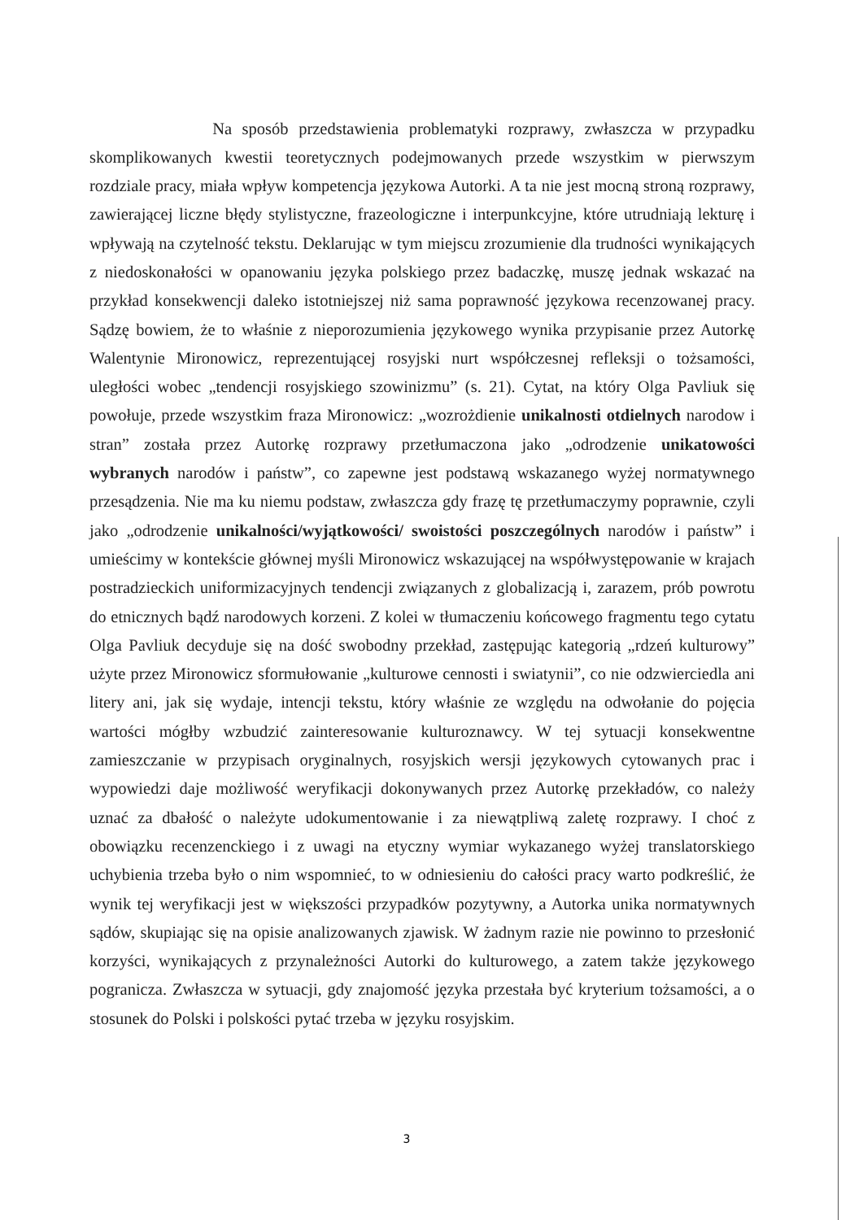Na sposób przedstawienia problematyki rozprawy, zwłaszcza w przypadku skomplikowanych kwestii teoretycznych podejmowanych przede wszystkim w pierwszym rozdziale pracy, miała wpływ kompetencja językowa Autorki. A ta nie jest mocną stroną rozprawy, zawierającej liczne błędy stylistyczne, frazeologiczne i interpunkcyjne, które utrudniają lekturę i wpływają na czytelność tekstu. Deklarując w tym miejscu zrozumienie dla trudności wynikających z niedoskonałości w opanowaniu języka polskiego przez badaczkę, muszę jednak wskazać na przykład konsekwencji daleko istotniejszej niż sama poprawność językowa recenzowanej pracy. Sądzę bowiem, że to właśnie z nieporozumienia językowego wynika przypisanie przez Autorkę Walentynie Mironowicz, reprezentującej rosyjski nurt współczesnej refleksji o tożsamości, uległości wobec „tendencji rosyjskiego szowinizmu” (s. 21). Cytat, na który Olga Pavliuk się powołuje, przede wszystkim fraza Mironowicz: „wozrożdienie unikalnosti otdielnych narodow i stran” została przez Autorkę rozprawy przetłumaczona jako „odrodzenie unikatowości wybranych narodów i państw”, co zapewne jest podstawą wskazanego wyżej normatywnego przesądzenia. Nie ma ku niemu podstaw, zwłaszcza gdy frazę tę przetłumaczymy poprawnie, czyli jako „odrodzenie unikalności/wyjątkowości/ swoistości poszczególnych narodów i państw” i umieścimy w kontekście głównej myśli Mironowicz wskazującej na współwystępowanie w krajach postradzieckich uniformizacyjnych tendencji związanych z globalizacją i, zarazem, prób powrotu do etnicznych bądź narodowych korzeni. Z kolei w tłumaczeniu końcowego fragmentu tego cytatu Olga Pavliuk decyduje się na dość swobodny przekład, zastępując kategorią „rdzeń kulturowy” użyte przez Mironowicz sformułowanie „kulturowe cennosti i swiatynii”, co nie odzwierciedla ani litery ani, jak się wydaje, intencji tekstu, który właśnie ze względu na odwołanie do pojęcia wartości mógłby wzbudzić zainteresowanie kulturoznawcy. W tej sytuacji konsekwentne zamieszczanie w przypisach oryginalnych, rosyjskich wersji językowych cytowanych prac i wypowiedzi daje możliwość weryfikacji dokonywanych przez Autorkę przekładów, co należy uznać za dbałość o należyte udokumentowanie i za niewątpliwą zaletę rozprawy. I choć z obowiązku recenzenckiego i z uwagi na etyczny wymiar wykazanego wyżej translatorskiego uchybienia trzeba było o nim wspomnieć, to w odniesieniu do całości pracy warto podkreślić, że wynik tej weryfikacji jest w większości przypadków pozytywny, a Autorka unika normatywnych sądów, skupiając się na opisie analizowanych zjawisk. W żadnym razie nie powinno to przesłonić korzyści, wynikających z przynależności Autorki do kulturowego, a zatem także językowego pogranicza. Zwłaszcza w sytuacji, gdy znajomość języka przestała być kryterium tożsamości, a o stosunek do Polski i polskości pytać trzeba w języku rosyjskim.
3